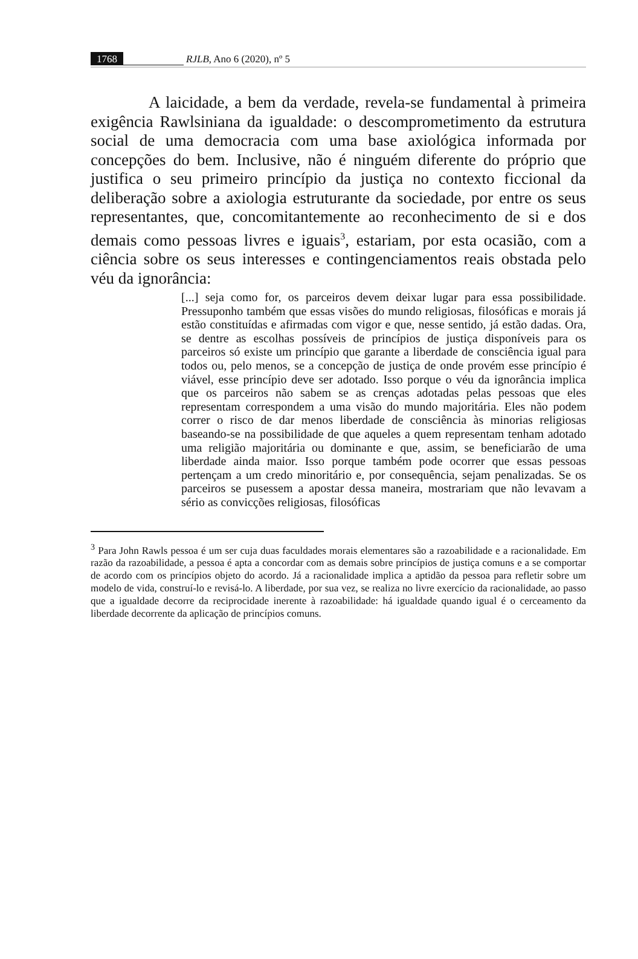1768 RJLB, Ano 6 (2020), nº 5
A laicidade, a bem da verdade, revela-se fundamental à primeira exigência Rawlsiniana da igualdade: o descomprometimento da estrutura social de uma democracia com uma base axiológica informada por concepções do bem. Inclusive, não é ninguém diferente do próprio que justifica o seu primeiro princípio da justiça no contexto ficcional da deliberação sobre a axiologia estruturante da sociedade, por entre os seus representantes, que, concomitantemente ao reconhecimento de si e dos demais como pessoas livres e iguais<sup>3</sup>, estariam, por esta ocasião, com a ciência sobre os seus interesses e contingenciamentos reais obstada pelo véu da ignorância:
[...] seja como for, os parceiros devem deixar lugar para essa possibilidade. Pressuponho também que essas visões do mundo religiosas, filosóficas e morais já estão constituídas e afirmadas com vigor e que, nesse sentido, já estão dadas. Ora, se dentre as escolhas possíveis de princípios de justiça disponíveis para os parceiros só existe um princípio que garante a liberdade de consciência igual para todos ou, pelo menos, se a concepção de justiça de onde provém esse princípio é viável, esse princípio deve ser adotado. Isso porque o véu da ignorância implica que os parceiros não sabem se as crenças adotadas pelas pessoas que eles representam correspondem a uma visão do mundo majoritária. Eles não podem correr o risco de dar menos liberdade de consciência às minorias religiosas baseando-se na possibilidade de que aqueles a quem representam tenham adotado uma religião majoritária ou dominante e que, assim, se beneficiarão de uma liberdade ainda maior. Isso porque também pode ocorrer que essas pessoas pertençam a um credo minoritário e, por consequência, sejam penalizadas. Se os parceiros se pusessem a apostar dessa maneira, mostrariam que não levavam a sério as convicções religiosas, filosóficas
<sup>3</sup> Para John Rawls pessoa é um ser cuja duas faculdades morais elementares são a razoabilidade e a racionalidade. Em razão da razoabilidade, a pessoa é apta a concordar com as demais sobre princípios de justiça comuns e a se comportar de acordo com os princípios objeto do acordo. Já a racionalidade implica a aptidão da pessoa para refletir sobre um modelo de vida, construí-lo e revisá-lo. A liberdade, por sua vez, se realiza no livre exercício da racionalidade, ao passo que a igualdade decorre da reciprocidade inerente à razoabilidade: há igualdade quando igual é o cerceamento da liberdade decorrente da aplicação de princípios comuns.